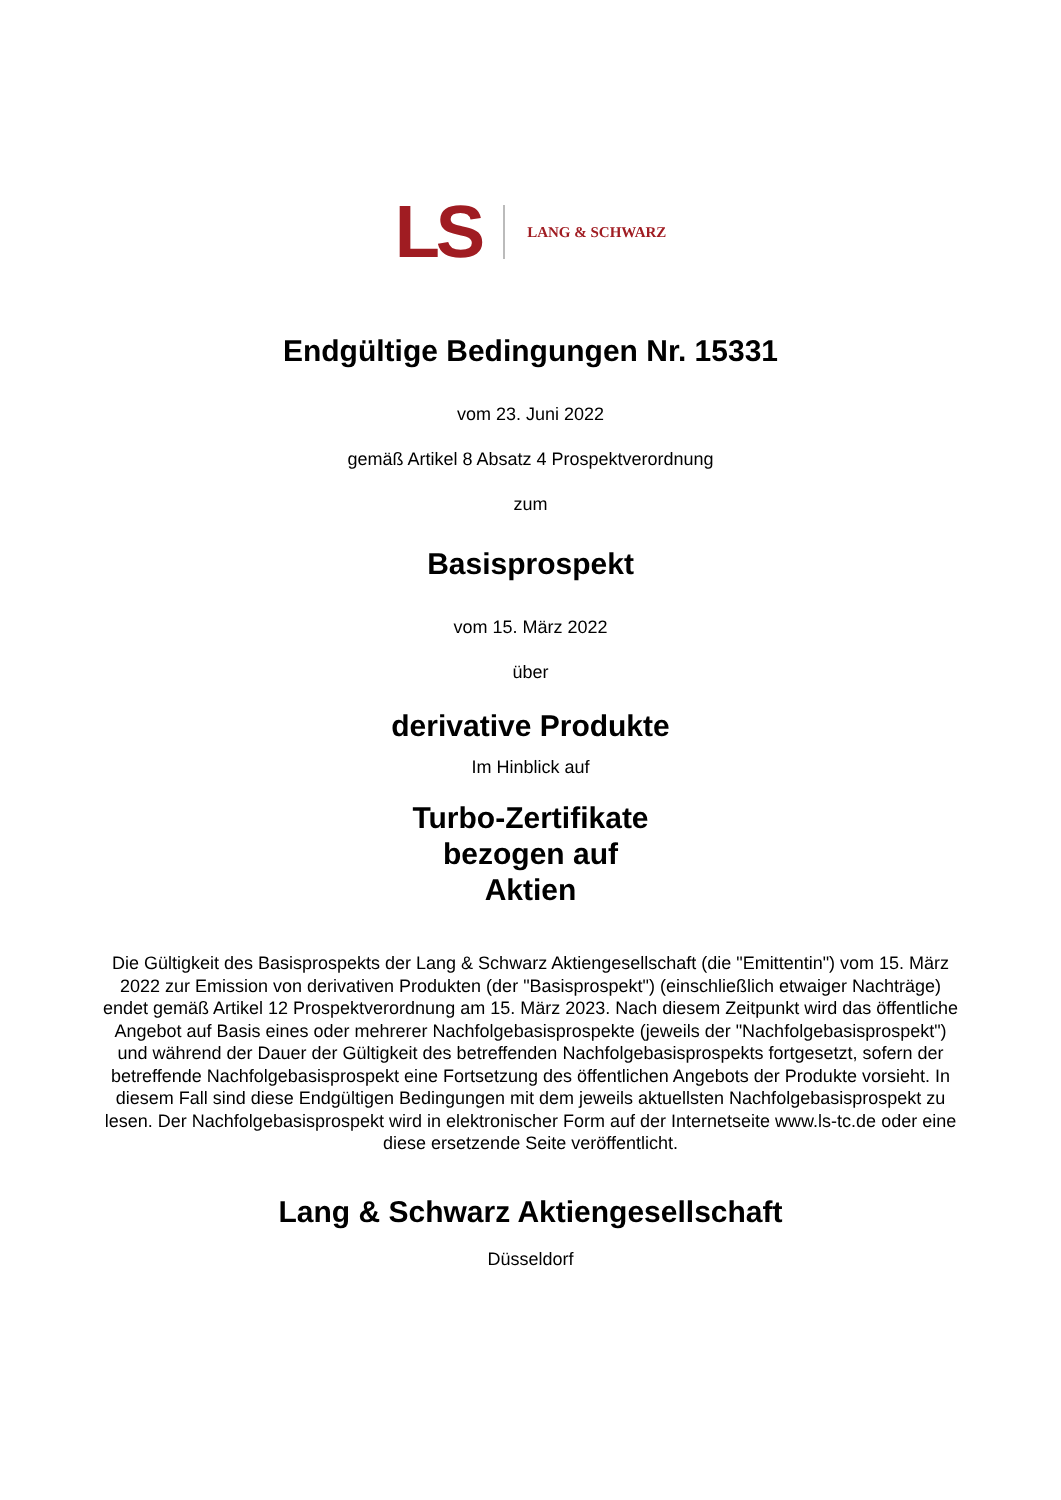LS LANG & SCHWARZ
Endgültige Bedingungen Nr. 15331
vom 23. Juni 2022
gemäß Artikel 8 Absatz 4 Prospektverordnung
zum
Basisprospekt
vom 15. März 2022
über
derivative Produkte
Im Hinblick auf
Turbo-Zertifikate
bezogen auf
Aktien
Die Gültigkeit des Basisprospekts der Lang & Schwarz Aktiengesellschaft (die "Emittentin") vom 15. März 2022 zur Emission von derivativen Produkten (der "Basisprospekt") (einschließlich etwaiger Nachträge) endet gemäß Artikel 12 Prospektverordnung am 15. März 2023. Nach diesem Zeitpunkt wird das öffentliche Angebot auf Basis eines oder mehrerer Nachfolgebasisprospekte (jeweils der "Nachfolgebasisprospekt") und während der Dauer der Gültigkeit des betreffenden Nachfolgebasisprospekts fortgesetzt, sofern der betreffende Nachfolgebasisprospekt eine Fortsetzung des öffentlichen Angebots der Produkte vorsieht. In diesem Fall sind diese Endgültigen Bedingungen mit dem jeweils aktuellsten Nachfolgebasisprospekt zu lesen. Der Nachfolgebasisprospekt wird in elektronischer Form auf der Internetseite www.ls-tc.de oder eine diese ersetzende Seite veröffentlicht.
Lang & Schwarz Aktiengesellschaft
Düsseldorf